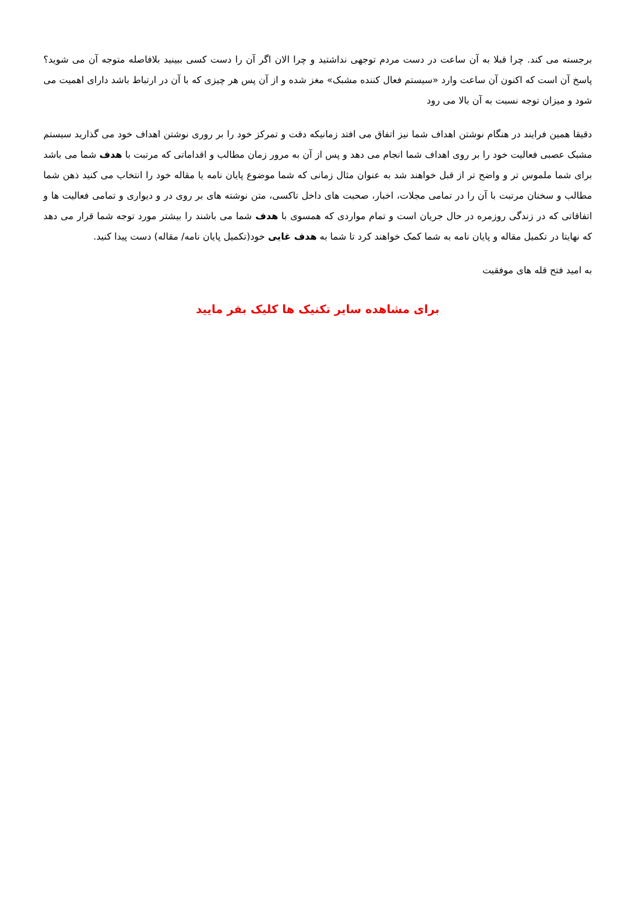برجسته می کند. چرا قبلا به آن ساعت در دست مردم توجهی نداشتید و چرا الان اگر آن را دست کسی ببینید بلافاصله متوجه آن می شوید؟ پاسخ آن است که اکنون آن ساعت وارد «سیستم فعال کننده مشبک» مغز شده و از آن پس هر چیزی که با آن در ارتباط باشد دارای اهمیت می شود و میزان توجه نسبت به آن بالا می رود
دقیقا همین فرایند در هنگام نوشتن اهداف شما نیز اتفاق می افتد زمانیکه دقت و تمرکز خود را بر روری نوشتن اهداف خود می گذارید سیستم مشبک عصبی فعالیت خود را بر روی اهداف شما انجام می دهد و پس از آن به مرور زمان مطالب و اقداماتی که مرتبت با هدف شما می باشد برای شما ملموس تر و واضح تر از قبل خواهند شد به عنوان مثال زمانی که شما موضوع پایان نامه یا مقاله خود را انتخاب می کنید ذهن شما مطالب و سخنان مرتبت با آن را در تمامی مجلات، اخبار، صحبت های داخل تاکسی، متن نوشته های بر روی در و دیواری و تمامی فعالیت ها و اتفاقاتی که در زندگی روزمره در حال جریان است و تمام مواردی که همسوی با هدف شما می باشند را بیشتر مورد توجه شما قرار می دهد که نهایتا در تکمیل مقاله و پایان نامه به شما کمک خواهند کرد تا شما به هدف غایی خود(تکمیل پایان نامه/ مقاله) دست پیدا کنید.
به امید فتح قله های موفقیت
برای مشاهده سایر تکنیک ها کلیک بفر مایید